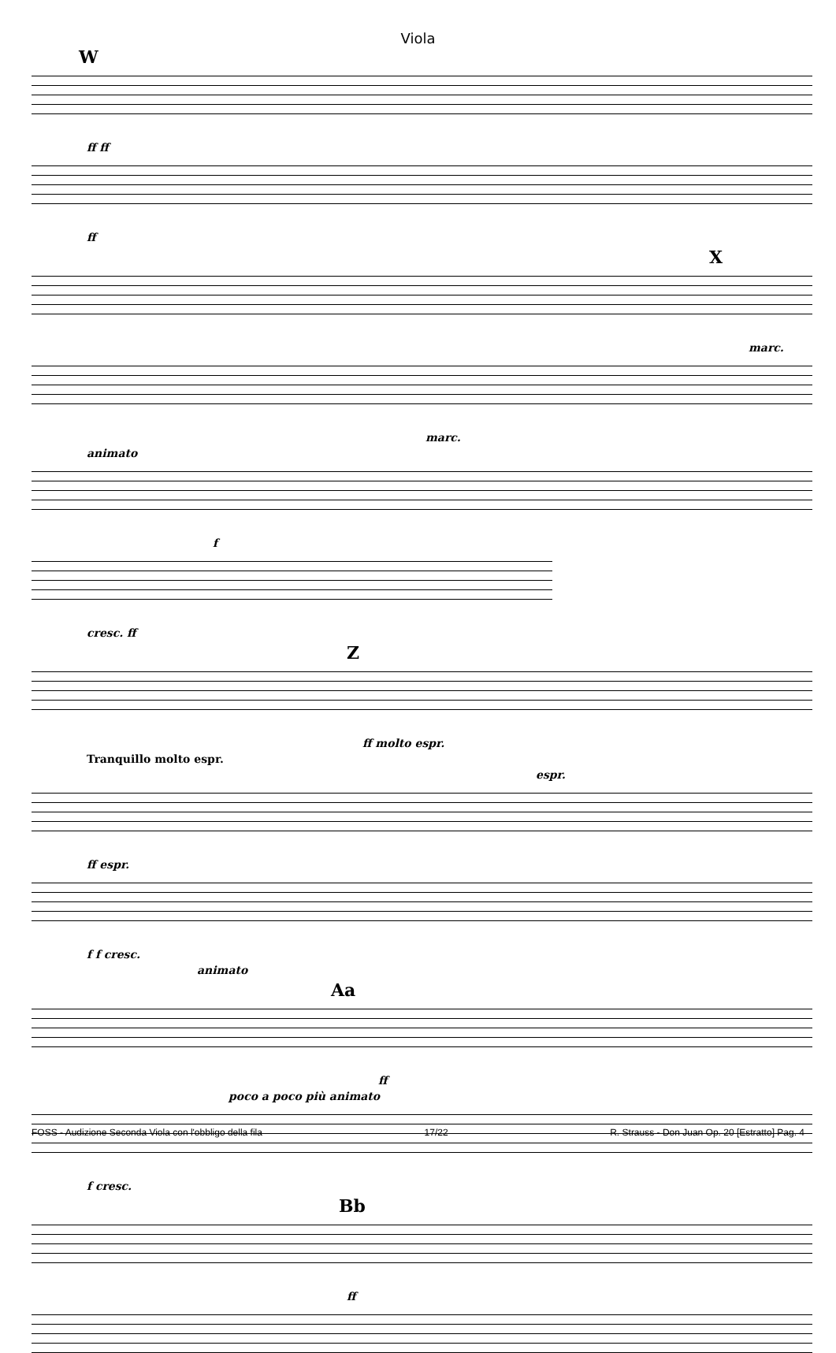Viola
W
ff ff
ff
X
marc.
marc.
animato
f
cresc. ff
Z
ff molto espr.
Tranquillo molto espr.
espr.
ff espr.
f f cresc.
animato
Aa
ff
poco a poco più animato
f cresc.
Bb
ff
FOSS - Audizione Seconda Viola con l'obbligo della fila 17/22 R. Strauss - Don Juan Op. 20 [Estratto] Pag. 4